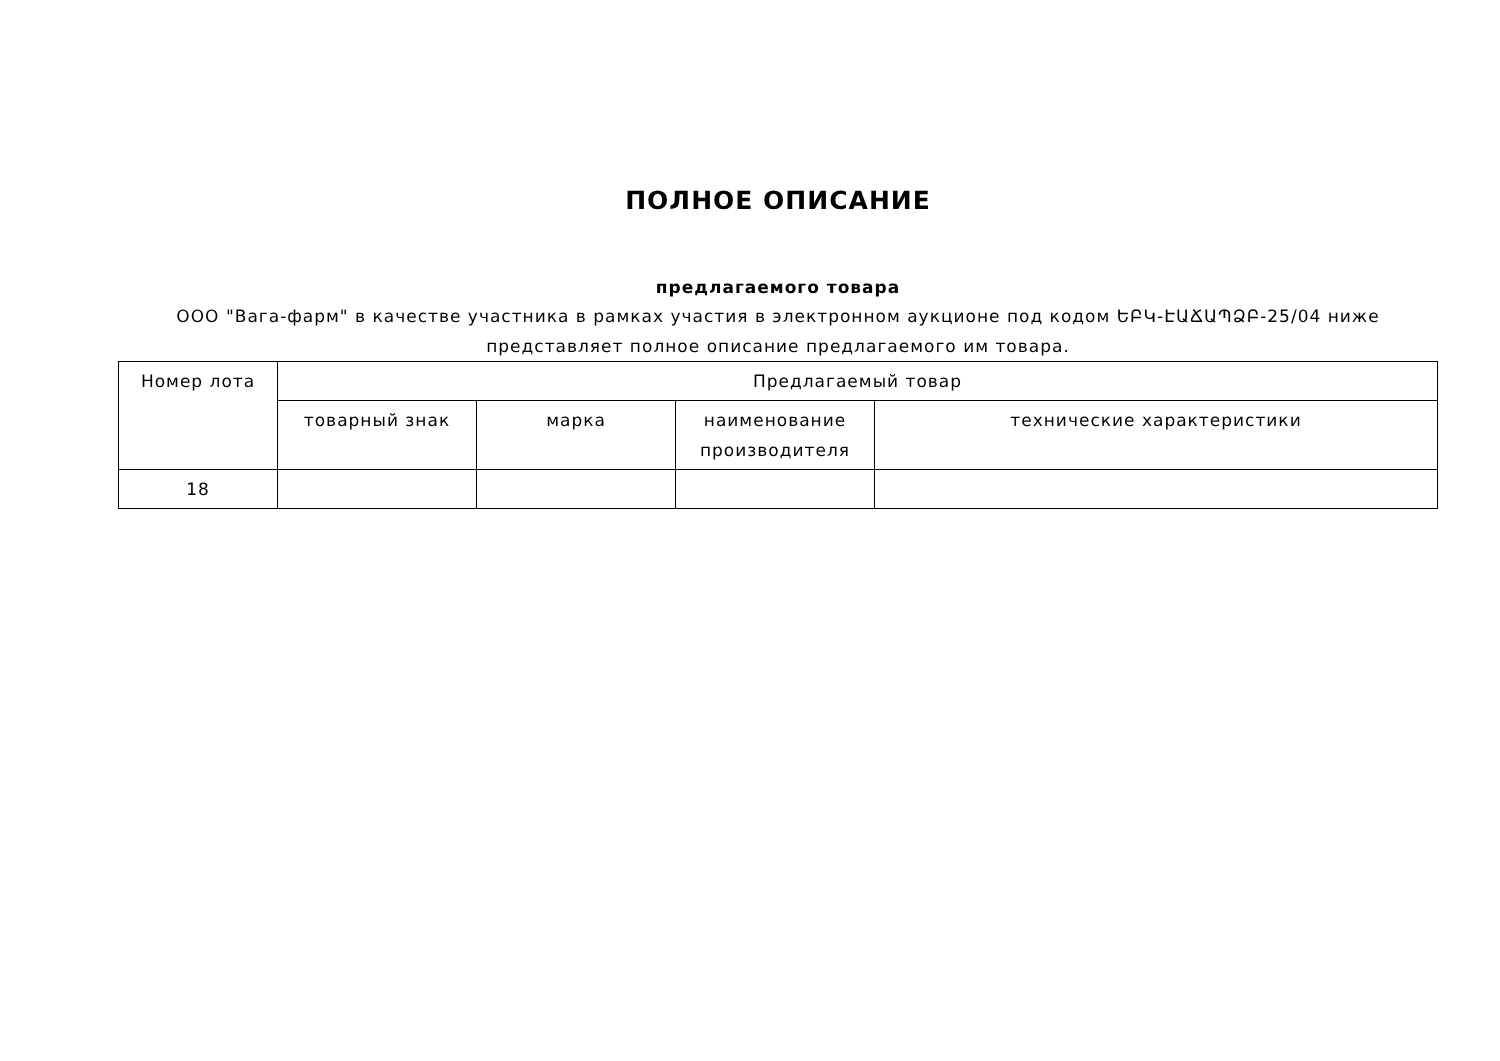ПОЛНОЕ ОПИСАНИЕ
предлагаемого товара
ООО "Вага-фарм" в качестве участника в рамках участия в электронном аукционе под кодом ԵԲԿ-ԷԱՃԱՊՁԲ-25/04 ниже представляет полное описание предлагаемого им товара.
| Номер лота | Предлагаемый товар | | | |
| --- | --- | --- | --- | --- |
| | товарный знак | марка | наименование производителя | технические характеристики |
| 18 | | | | |